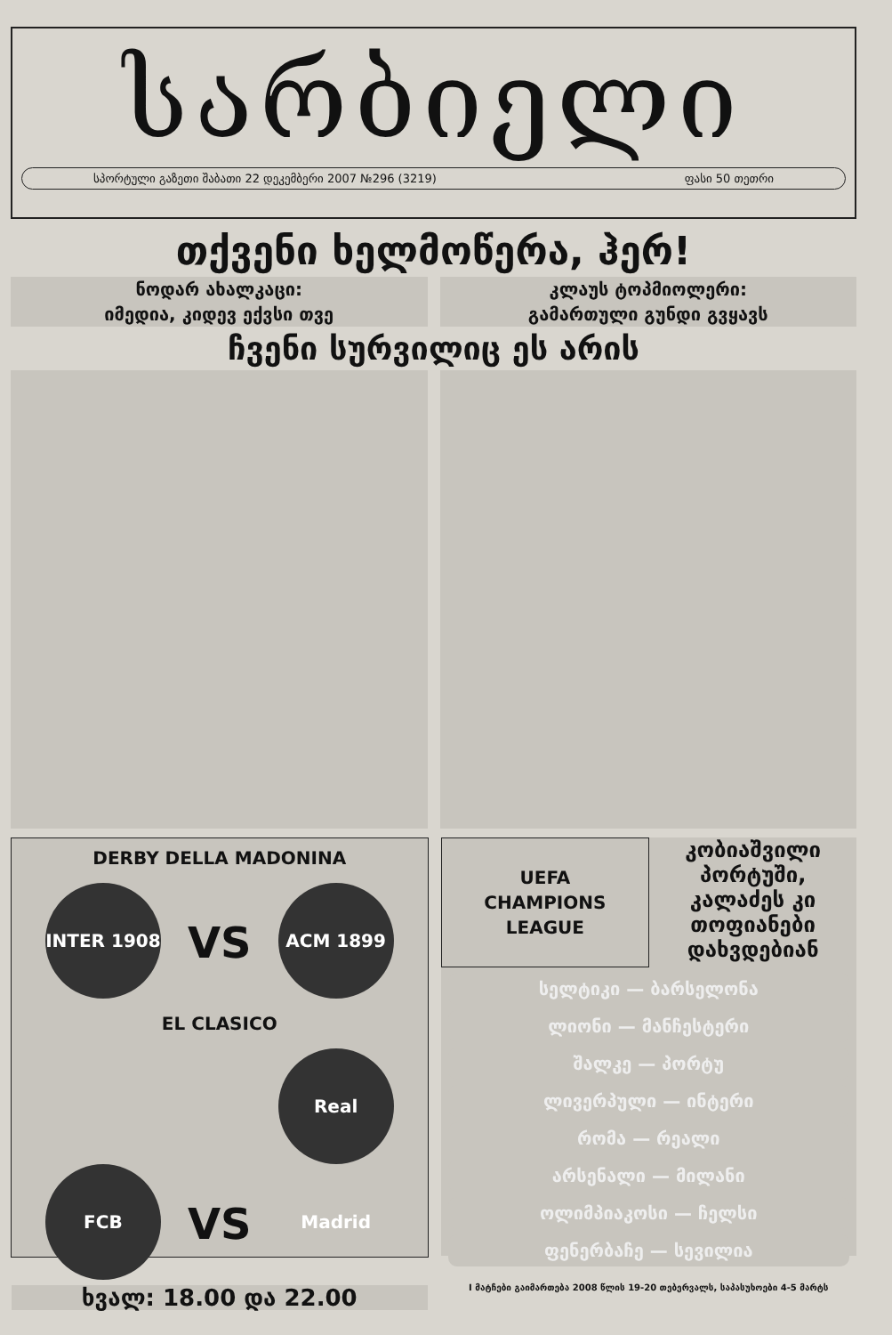სარბიელი
სპორტული გაზეთი შაბათი 22 დეკემბერი 2007 №296 (3219) ფასი 50 თეთრი
თქვენი ხელმოწერა, ჰერ!
ნოდარ ახალკაცი:
იმედია, კიდევ ექვსი თვე
კლაუს ტოპმიოლერი:
გამართული გუნდი გვყავს
ჩვენი სურვილიც ეს არის
DERBY DELLA MADONINA
INTER 1908 VS ACM 1899
EL CLASICO
FCB VS Real Madrid
ხვალ: 18.00 და 22.00
UEFA
CHAMPIONS
LEAGUE
კობიაშვილი პორტუში, კალაძეს კი თოფიანები დახვდებიან
სელტიკი — ბარსელონა
ლიონი — მანჩესტერი
შალკე — პორტუ
ლივერპული — ინტერი
რომა — რეალი
არსენალი — მილანი
ოლიმპიაკოსი — ჩელსი
ფენერბაჩე — სევილია
I მატჩები გაიმართება 2008 წლის 19-20 თებერვალს, საპასუხოები 4-5 მარტს